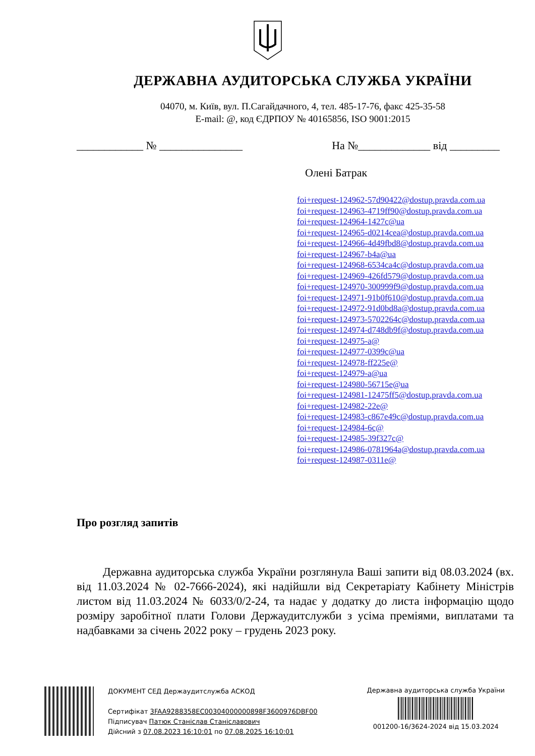ДЕРЖАВНА АУДИТОРСЬКА СЛУЖБА УКРАЇНИ
04070, м. Київ, вул. П.Сагайдачного, 4, тел. 485-17-76, факс 425-35-58
E-mail: @, код ЄДРПОУ № 40165856, ISO 9001:2015
____________ № _______________ На №_____________ від _________
Олені Батрак
foi+request-124962-57d90422@dostup.pravda.com.ua
foi+request-124963-4719ff90@dostup.pravda.com.ua
foi+request-124964-1427c@ua
foi+request-124965-d0214cea@dostup.pravda.com.ua
foi+request-124966-4d49fbd8@dostup.pravda.com.ua
foi+request-124967-b4a@ua
foi+request-124968-6534ca4c@dostup.pravda.com.ua
foi+request-124969-426fd579@dostup.pravda.com.ua
foi+request-124970-300999f9@dostup.pravda.com.ua
foi+request-124971-91b0f610@dostup.pravda.com.ua
foi+request-124972-91d0bd8a@dostup.pravda.com.ua
foi+request-124973-5702264c@dostup.pravda.com.ua
foi+request-124974-d748db9f@dostup.pravda.com.ua
foi+request-124975-a@
foi+request-124977-0399c@ua
foi+request-124978-ff225e@
foi+request-124979-a@ua
foi+request-124980-56715e@ua
foi+request-124981-12475ff5@dostup.pravda.com.ua
foi+request-124982-22e@
foi+request-124983-c867e49c@dostup.pravda.com.ua
foi+request-124984-6c@
foi+request-124985-39f327c@
foi+request-124986-0781964a@dostup.pravda.com.ua
foi+request-124987-0311e@
Про розгляд запитів
Державна аудиторська служба України розглянула Ваші запити від 08.03.2024 (вх. від 11.03.2024 № 02-7666-2024), які надійшли від Секретаріату Кабінету Міністрів листом від 11.03.2024 № 6033/0/2-24, та надає у додатку до листа інформацію щодо розміру заробітної плати Голови Держаудитслужби з усіма преміями, виплатами та надбавками за січень 2022 року – грудень 2023 року.
ДОКУМЕНТ СЕД Держаудитслужба АСКОД
Сертифікат 3FAA9288358EC00304000000898F3600976DBF00
Підписувач Патюк Станіслав Станіславович
Дійсний з 07.08.2023 16:10:01 по 07.08.2025 16:10:01
Державна аудиторська служба України
001200-16/3624-2024 від 15.03.2024